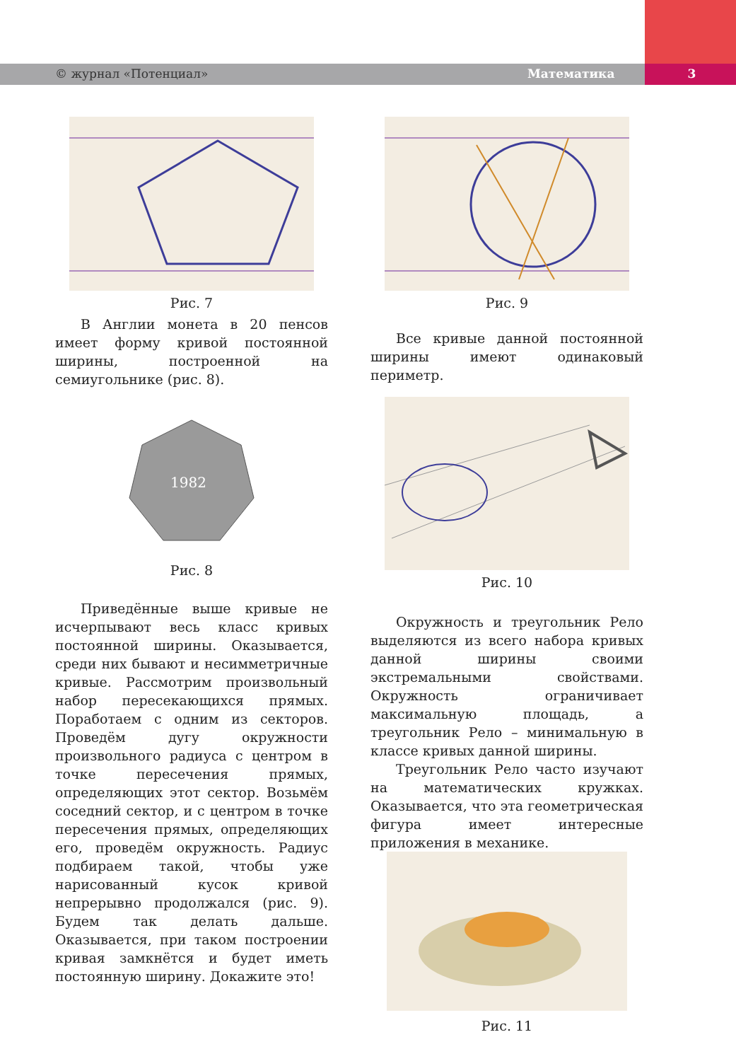© журнал «Потенциал» Математика 3
Рис. 7
В Англии монета в 20 пенсов имеет форму кривой постоянной ширины, построенной на семиугольнике (рис. 8).
1982
Рис. 8
Приведённые выше кривые не исчерпывают весь класс кривых постоянной ширины. Оказывается, среди них бывают и несимметричные кривые. Рассмотрим произвольный набор пересекающихся прямых. Поработаем с одним из секторов. Проведём дугу окружности произвольного радиуса с центром в точке пересечения прямых, определяющих этот сектор. Возьмём соседний сектор, и с центром в точке пересечения прямых, определяющих его, проведём окружность. Радиус подбираем такой, чтобы уже нарисованный кусок кривой непрерывно продолжался (рис. 9). Будем так делать дальше. Оказывается, при таком построении кривая замкнётся и будет иметь постоянную ширину. Докажите это!
Рис. 9
Все кривые данной постоянной ширины имеют одинаковый периметр.
Рис. 10
Окружность и треугольник Рело выделяются из всего набора кривых данной ширины своими экстремальными свойствами. Окружность ограничивает максимальную площадь, а треугольник Рело – минимальную в классе кривых данной ширины.
Треугольник Рело часто изучают на математических кружках. Оказывается, что эта геометрическая фигура имеет интересные приложения в механике.
Рис. 11